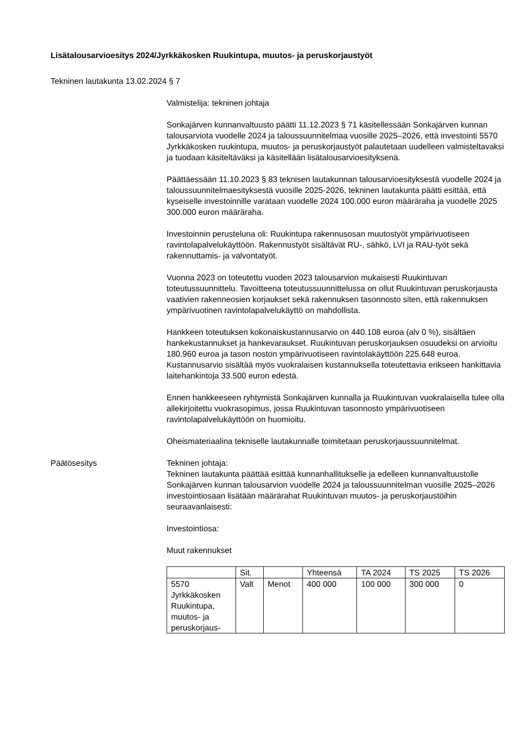Lisätalousarvioesitys 2024/Jyrkkäkosken Ruukintupa, muutos- ja peruskorjaustyöt
Tekninen lautakunta 13.02.2024 § 7
Valmistelija: tekninen johtaja
Sonkajärven kunnanvaltuusto päätti 11.12.2023 § 71 käsitellessään Sonkajärven kunnan talousarviota vuodelle 2024 ja taloussuunnitelmaa vuosille 2025–2026, että investointi 5570 Jyrkkäkosken ruukintupa, muutos- ja peruskorjaustyöt palautetaan uudelleen valmisteltavaksi ja tuodaan käsiteltäväksi ja käsitellään lisätalousarvioesityksenä.
Päättäessään 11.10.2023 § 83 teknisen lautakunnan talousarvioesityksestä vuodelle 2024 ja taloussuunnitelmaesityksestä vuosille 2025-2026, tekninen lautakunta päätti esittää, että kyseiselle investoinnille varataan vuodelle 2024 100.000 euron määräraha ja vuodelle 2025 300.000 euron määräraha.
Investoinnin perusteluna oli: Ruukintupa rakennusosan muutostyöt ympärivuotiseen ravintolapalvelukäyttöön. Rakennustyöt sisältävät RU-, sähkö, LVI ja RAU-työt sekä rakennuttamis- ja valvontatyöt.
Vuonna 2023 on toteutettu vuoden 2023 talousarvion mukaisesti Ruukintuvan toteutussuunnittelu. Tavoitteena toteutussuunnittelussa on ollut Ruukintuvan peruskorjausta vaativien rakenneosien korjaukset sekä rakennuksen tasonnosto siten, että rakennuksen ympärivuotinen ravintolapalvelukäyttö on mahdollista.
Hankkeen toteutuksen kokonaiskustannusarvio on 440.108 euroa (alv 0 %), sisältäen hankekustannukset ja hankevaraukset. Ruukintuvan peruskorjauksen osuudeksi on arvioitu 180.960 euroa ja tason noston ympärivuotiseen ravintolakäyttöön 225.648 euroa. Kustannusarvio sisältää myös vuokralaisen kustannuksella toteutettavia erikseen hankittavia laitehankintoja 33.500 euron edestä.
Ennen hankkeeseen ryhtymistä Sonkajärven kunnalla ja Ruukintuvan vuokralaisella tulee olla allekirjoitettu vuokrasopimus, jossa Ruukintuvan tasonnosto ympärivuotiseen ravintolapalvelukäyttöön on huomioitu.
Oheismateriaalina tekniselle lautakunnalle toimitetaan peruskorjaussuunnitelmat.
Päätösesitys Tekninen johtaja:
Tekninen lautakunta päättää esittää kunnanhallitukselle ja edelleen kunnanvaltuustolle Sonkajärven kunnan talousarvion vuodelle 2024 ja taloussuunnitelman vuosille 2025–2026 investointiosaan lisätään määrärahat Ruukintuvan muutos- ja peruskorjaustöihin seuraavanlaisesti:
Investointiosa:
Muut rakennukset
| | Sit. | | Yhteensä | TA 2024 | TS 2025 | TS 2026 |
| --- | --- | --- | --- | --- | --- | --- |
| 5570 Jyrkkäkosken Ruukintupa, muutos- ja peruskorjaus- | Valt | Menot | 400 000 | 100 000 | 300 000 | 0 |